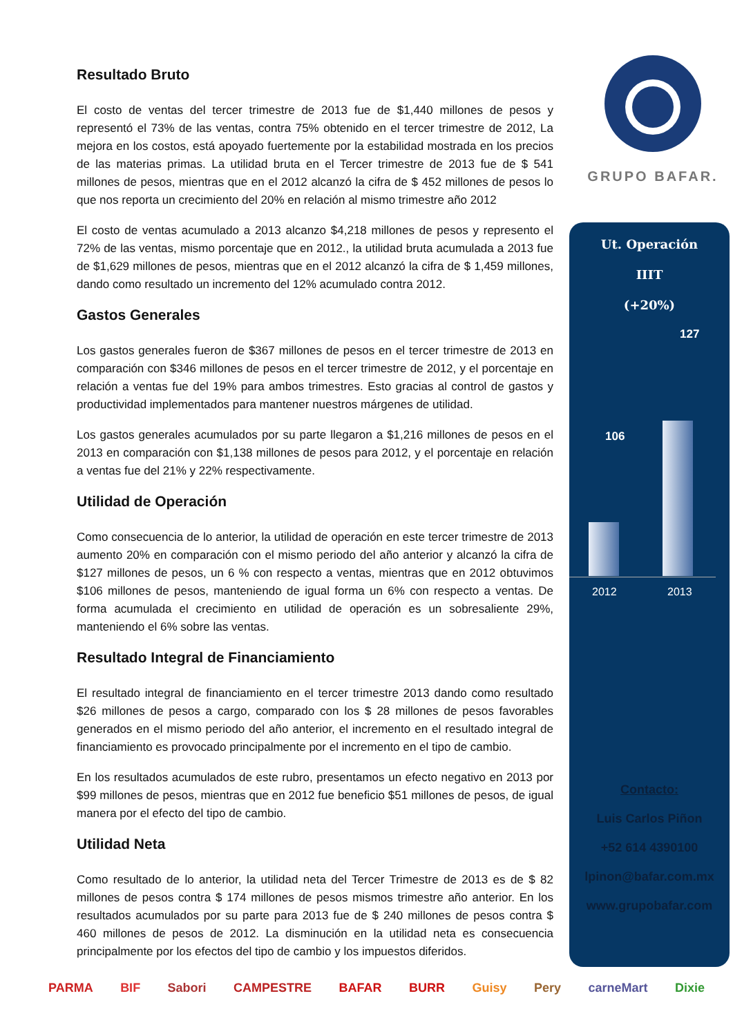GRUPO BAFAR.
Resultado Bruto
El costo de ventas del tercer trimestre de 2013 fue de $1,440 millones de pesos y representó el 73% de las ventas, contra 75% obtenido en el tercer trimestre de 2012, La mejora en los costos, está apoyado fuertemente por la estabilidad mostrada en los precios de las materias primas. La utilidad bruta en el Tercer trimestre de 2013 fue de $ 541 millones de pesos, mientras que en el 2012 alcanzó la cifra de $ 452 millones de pesos lo que nos reporta un crecimiento del 20% en relación al mismo trimestre año 2012
El costo de ventas acumulado a 2013 alcanzo $4,218 millones de pesos y represento el 72% de las ventas, mismo porcentaje que en 2012., la utilidad bruta acumulada a 2013 fue de $1,629 millones de pesos, mientras que en el 2012 alcanzó la cifra de $ 1,459 millones, dando como resultado un incremento del 12% acumulado contra 2012.
Gastos Generales
Los gastos generales fueron de $367 millones de pesos en el tercer trimestre de 2013 en comparación con $346 millones de pesos en el tercer trimestre de 2012, y el porcentaje en relación a ventas fue del 19% para ambos trimestres. Esto gracias al control de gastos y productividad implementados para mantener nuestros márgenes de utilidad.
Los gastos generales acumulados por su parte llegaron a $1,216 millones de pesos en el 2013 en comparación con $1,138 millones de pesos para 2012, y el porcentaje en relación a ventas fue del 21% y 22% respectivamente.
Utilidad de Operación
Como consecuencia de lo anterior, la utilidad de operación en este tercer trimestre de 2013 aumento 20% en comparación con el mismo periodo del año anterior y alcanzó la cifra de $127 millones de pesos, un 6 % con respecto a ventas, mientras que en 2012 obtuvimos $106 millones de pesos, manteniendo de igual forma un 6% con respecto a ventas. De forma acumulada el crecimiento en utilidad de operación es un sobresaliente 29%, manteniendo el 6% sobre las ventas.
Resultado Integral de Financiamiento
El resultado integral de financiamiento en el tercer trimestre 2013 dando como resultado $26 millones de pesos a cargo, comparado con los $ 28 millones de pesos favorables generados en el mismo periodo del año anterior, el incremento en el resultado integral de financiamiento es provocado principalmente por el incremento en el tipo de cambio.
En los resultados acumulados de este rubro, presentamos un efecto negativo en 2013 por $99 millones de pesos, mientras que en 2012 fue beneficio $51 millones de pesos, de igual manera por el efecto del tipo de cambio.
Utilidad Neta
Como resultado de lo anterior, la utilidad neta del Tercer Trimestre de 2013 es de $ 82 millones de pesos contra $ 174 millones de pesos mismos trimestre año anterior. En los resultados acumulados por su parte para 2013 fue de $ 240 millones de pesos contra $ 460 millones de pesos de 2012. La disminución en la utilidad neta es consecuencia principalmente por los efectos del tipo de cambio y los impuestos diferidos.
Ut. Operación
IIIT
(+20%)
127
106
2012 2013
Contacto:
Luis Carlos Piñon
+52 614 4390100
lpinon@bafar.com.mx
www.grupobafar.com
PARMA BIF Sabori CAMPESTRE BAFAR BURR Guisy Pery carneMart Dixie